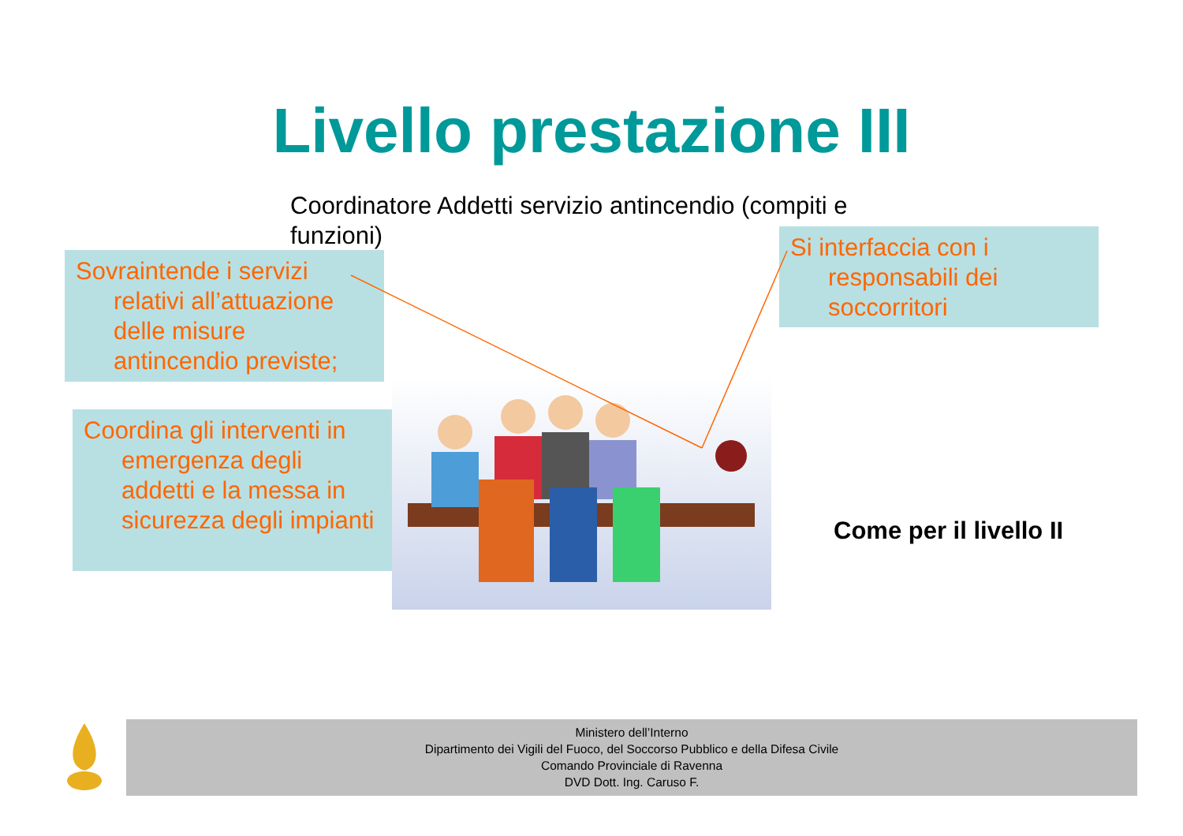Livello prestazione III
Coordinatore Addetti servizio antincendio (compiti e funzioni)
Sovraintende i servizi relativi all’attuazione delle misure antincendio previste;
Coordina gli interventi in emergenza degli addetti e la messa in sicurezza degli impianti
Si interfaccia con i responsabili dei soccorritori
Come per il livello II
Ministero dell’Interno
Dipartimento dei Vigili del Fuoco, del Soccorso Pubblico e della Difesa Civile
Comando Provinciale di Ravenna
DVD Dott. Ing. Caruso F.